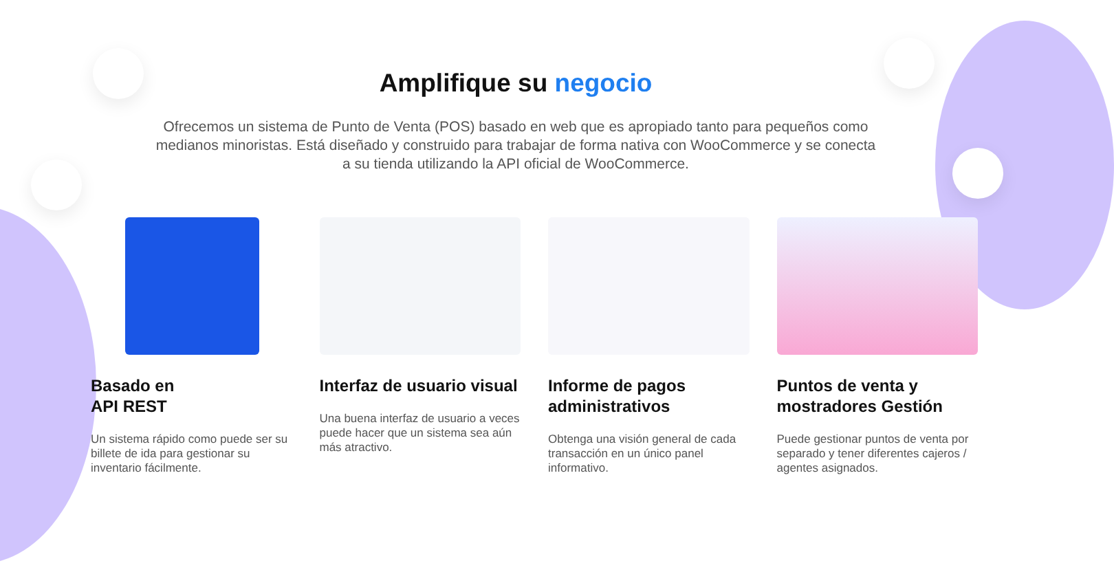Amplifique su negocio
Ofrecemos un sistema de Punto de Venta (POS) basado en web que es apropiado tanto para pequeños como medianos minoristas. Está diseñado y construido para trabajar de forma nativa con WooCommerce y se conecta a su tienda utilizando la API oficial de WooCommerce.
Basado en
API REST
Un sistema rápido como puede ser su billete de ida para gestionar su inventario fácilmente.
Interfaz de usuario visual
Una buena interfaz de usuario a veces puede hacer que un sistema sea aún más atractivo.
Informe de pagos administrativos
Obtenga una visión general de cada transacción en un único panel informativo.
Puntos de venta y mostradores Gestión
Puede gestionar puntos de venta por separado y tener diferentes cajeros / agentes asignados.